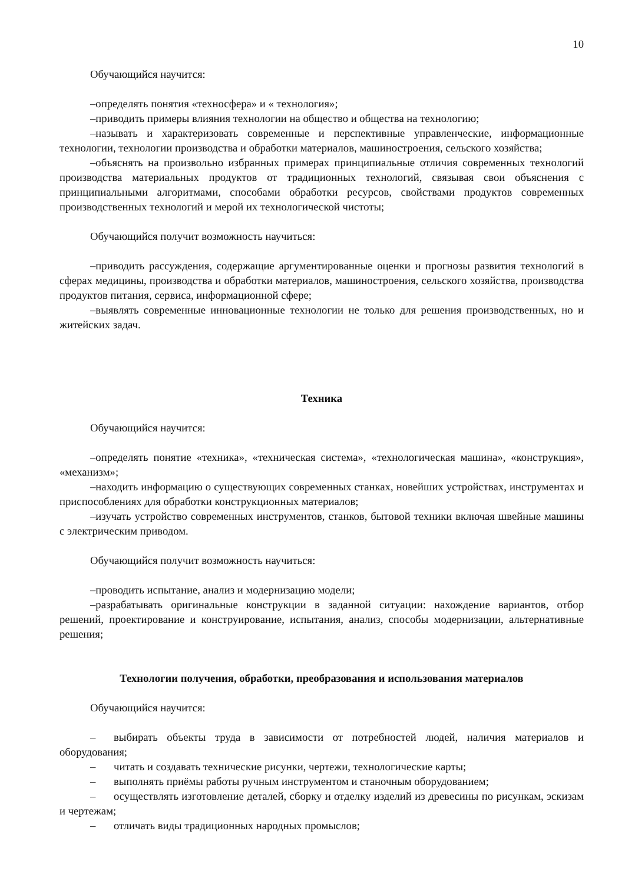10
Обучающийся научится:
–определять понятия «техносфера» и « технология»;
–приводить примеры влияния технологии на общество и общества на технологию;
–называть и характеризовать современные и перспективные управленческие, информационные технологии, технологии производства и обработки материалов, машиностроения, сельского хозяйства;
–объяснять на произвольно избранных примерах принципиальные отличия современных технологий производства материальных продуктов от традиционных технологий, связывая свои объяснения с принципиальными алгоритмами, способами обработки ресурсов, свойствами продуктов современных производственных технологий и мерой их технологической чистоты;
Обучающийся получит возможность научиться:
–приводить рассуждения, содержащие аргументированные оценки и прогнозы развития технологий в сферах медицины, производства и обработки материалов, машиностроения, сельского хозяйства, производства продуктов питания, сервиса, информационной сфере;
–выявлять современные инновационные технологии не только для решения производственных, но и житейских задач.
Техника
Обучающийся научится:
–определять понятие «техника», «техническая система», «технологическая машина», «конструкция», «механизм»;
–находить информацию о существующих современных станках, новейших устройствах, инструментах и приспособлениях для обработки конструкционных материалов;
–изучать устройство современных инструментов, станков, бытовой техники включая швейные машины с электрическим приводом.
Обучающийся получит возможность научиться:
–проводить испытание, анализ и модернизацию модели;
–разрабатывать оригинальные конструкции в заданной ситуации: нахождение вариантов, отбор решений, проектирование и конструирование, испытания, анализ, способы модернизации, альтернативные решения;
Технологии получения, обработки, преобразования и использования материалов
Обучающийся научится:
– выбирать объекты труда в зависимости от потребностей людей, наличия материалов и оборудования;
– читать и создавать технические рисунки, чертежи, технологические карты;
– выполнять приёмы работы ручным инструментом и станочным оборудованием;
– осуществлять изготовление деталей, сборку и отделку изделий из древесины по рисункам, эскизам и чертежам;
– отличать виды традиционных народных промыслов;